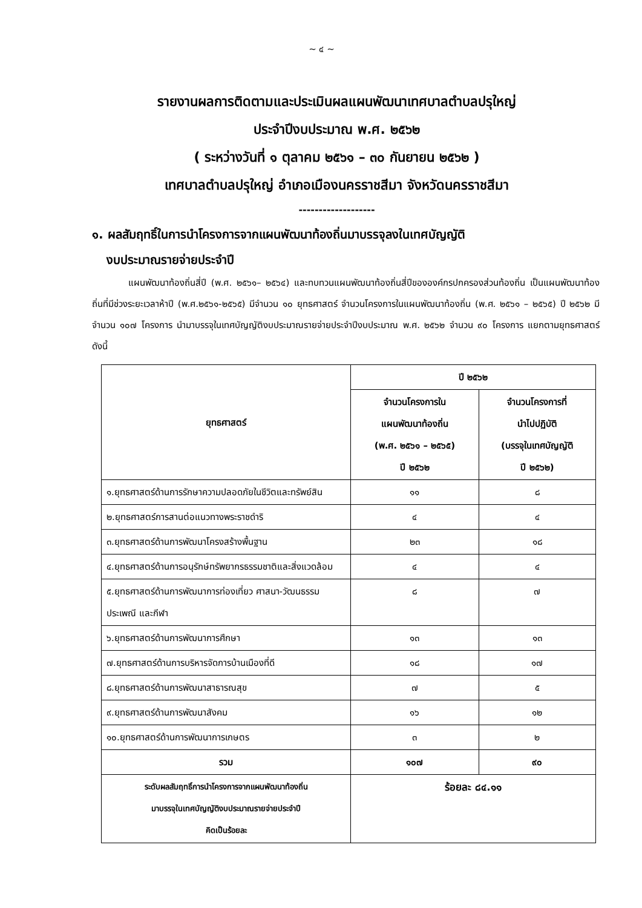~ ๔ ~
รายงานผลการติดตามและประเมินผลแผนพัฒนาเทศบาลตำบลปรุใหญ่
ประจำปีงบประมาณ พ.ศ. ๒๕๖๒
( ระหว่างวันที่ ๑ ตุลาคม ๒๕๖๑ – ๓๐ กันยายน ๒๕๖๒ )
เทศบาลตำบลปรุใหญ่ อำเภอเมืองนครราชสีมา จังหวัดนครราชสีมา
-------------------
๑. ผลสัมฤทธิ์ในการนำโครงการจากแผนพัฒนาท้องถิ่นมาบรรจุลงในเทศบัญญัติ
งบประมาณรายจ่ายประจำปี
แผนพัฒนาท้องถิ่นสี่ปี (พ.ศ. ๒๕๖๑– ๒๕๖๔) และทบทวนแผนพัฒนาท้องถิ่นสี่ปีขององค์กรปกครองส่วนท้องถิ่น เป็นแผนพัฒนาท้องถิ่นที่มีช่วงระยะเวลาห้าปี (พ.ศ.๒๕๖๑-๒๕๖๕) มีจำนวน ๑๐ ยุทธศาสตร์ จำนวนโครงการในแผนพัฒนาท้องถิ่น (พ.ศ. ๒๕๖๑ – ๒๕๖๕) ปี ๒๕๖๒ มีจำนวน ๑๐๗ โครงการ นำมาบรรจุในเทศบัญญัติงบประมาณรายจ่ายประจำปีงบประมาณ พ.ศ. ๒๕๖๒ จำนวน ๙๐ โครงการ แยกตามยุทธศาสตร์ ดังนี้
| ยุทธศาสตร์ | ปี ๒๕๖๒ | |
| --- | --- | --- |
| | จำนวนโครงการใน แผนพัฒนาท้องถิ่น (พ.ศ. ๒๕๖๑ – ๒๕๖๕) ปี ๒๕๖๒ | จำนวนโครงการที่ นำไปปฏิบัติ (บรรจุในเทศบัญญัติ ปี ๒๕๖๒) |
| ๑.ยุทธศาสตร์ด้านการรักษาความปลอดภัยในชีวิตและทรัพย์สิน | ๑๑ | ๘ |
| ๒.ยุทธศาสตร์การสานต่อแนวทางพระราชดำริ | ๔ | ๔ |
| ๓.ยุทธศาสตร์ด้านการพัฒนาโครงสร้างพื้นฐาน | ๒๓ | ๑๘ |
| ๔.ยุทธศาสตร์ด้านการอนุรักษ์ทรัพยากรธรรมชาติและสิ่งแวดล้อม | ๔ | ๔ |
| ๕.ยุทธศาสตร์ด้านการพัฒนาการท่องเที่ยว ศาสนา-วัฒนธรรม ประเพณี และกีฬา | ๘ | ๗ |
| ๖.ยุทธศาสตร์ด้านการพัฒนาการศึกษา | ๑๓ | ๑๓ |
| ๗.ยุทธศาสตร์ด้านการบริหารจัดการบ้านเมืองที่ดี | ๑๘ | ๑๗ |
| ๘.ยุทธศาสตร์ด้านการพัฒนาสาธารณสุข | ๗ | ๕ |
| ๙.ยุทธศาสตร์ด้านการพัฒนาสังคม | ๑๖ | ๑๒ |
| ๑๐.ยุทธศาสตร์ด้านการพัฒนาการเกษตร | ๓ | ๒ |
| รวม | ๑๐๗ | ๙๐ |
| ระดับผลสัมฤทธิ์การนำโครงการจากแผนพัฒนาท้องถิ่น มาบรรจุในเทศบัญญัติงบประมาณรายจ่ายประจำปี คิดเป็นร้อยละ | ร้อยละ ๘๔.๑๑ | |